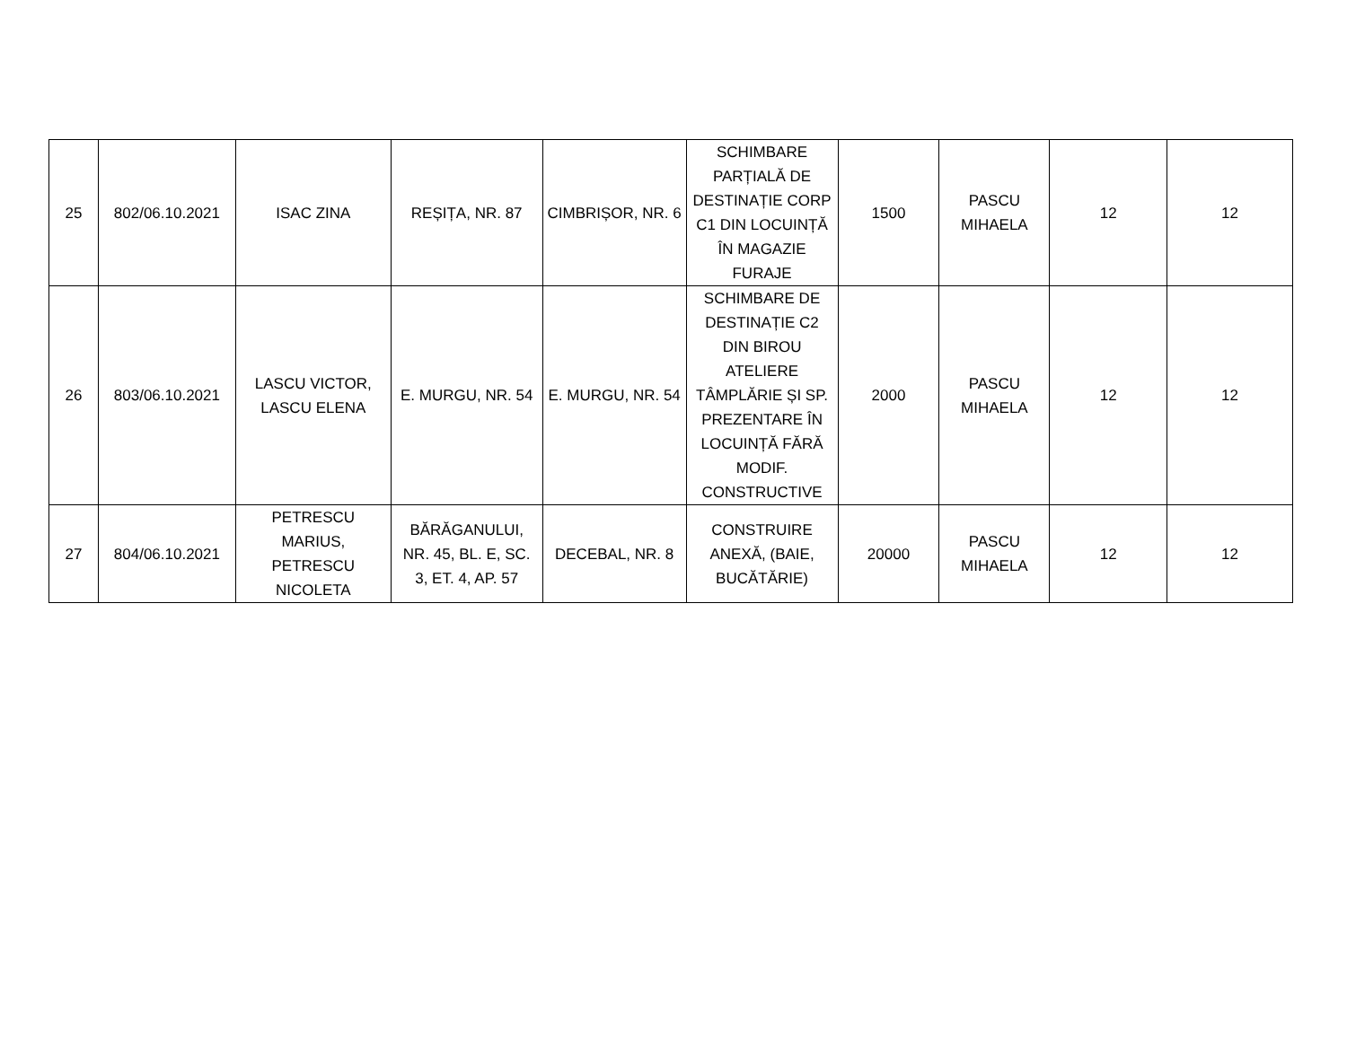| 25 | 802/06.10.2021 | ISAC ZINA | REȘIȚA, NR. 87 | CIMBRIȘOR, NR. 6 | SCHIMBARE PARȚIALĂ DE DESTINAȚIE CORP C1 DIN LOCUINȚĂ ÎN MAGAZIE FURAJE | 1500 | PASCU MIHAELA | 12 | 12 |
| 26 | 803/06.10.2021 | LASCU VICTOR, LASCU ELENA | E. MURGU, NR. 54 | E. MURGU, NR. 54 | SCHIMBARE DE DESTINAȚIE C2 DIN BIROU ATELIERE TÂMPLĂRIE ȘI SP. PREZENTARE ÎN LOCUINȚĂ FĂRĂ MODIF. CONSTRUCTIVE | 2000 | PASCU MIHAELA | 12 | 12 |
| 27 | 804/06.10.2021 | PETRESCU MARIUS, PETRESCU NICOLETA | BĂRĂGANULUI, NR. 45, BL. E, SC. 3, ET. 4, AP. 57 | DECEBAL, NR. 8 | CONSTRUIRE ANEXĂ, (BAIE, BUCĂTĂRIE) | 20000 | PASCU MIHAELA | 12 | 12 |